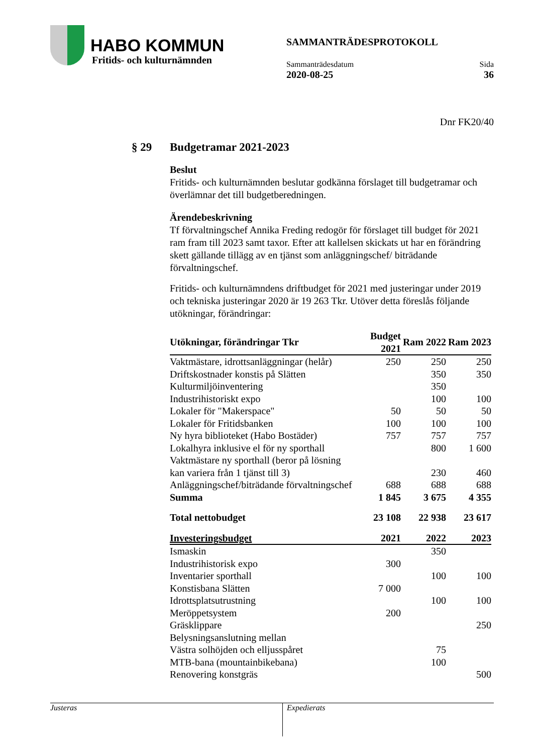HABO KOMMUN
Fritids- och kulturnämnden
SAMMANTRÄDESPROTOKOLL
Sammanträdesdatum Sida
2020-08-25 36
Dnr FK20/40
§ 29 Budgetramar 2021-2023
Beslut
Fritids- och kulturnämnden beslutar godkänna förslaget till budgetramar och överlämnar det till budgetberedningen.
Ärendebeskrivning
Tf förvaltningschef Annika Freding redogör för förslaget till budget för 2021 ram fram till 2023 samt taxor. Efter att kallelsen skickats ut har en förändring skett gällande tillägg av en tjänst som anläggningschef/ biträdande förvaltningschef.
Fritids- och kulturnämndens driftbudget för 2021 med justeringar under 2019 och tekniska justeringar 2020 är 19 263 Tkr. Utöver detta föreslås följande utökningar, förändringar:
| Utökningar, förändringar Tkr | Budget 2021 | Ram 2022 | Ram 2023 |
| --- | --- | --- | --- |
| Vaktmästare, idrottsanläggningar (helår) | 250 | 250 | 250 |
| Driftskostnader konstis på Slätten | | 350 | 350 |
| Kulturmiljöinventering | | 350 | |
| Industrihistoriskt expo | | 100 | 100 |
| Lokaler för "Makerspace" | 50 | 50 | 50 |
| Lokaler för Fritidsbanken | 100 | 100 | 100 |
| Ny hyra biblioteket (Habo Bostäder) | 757 | 757 | 757 |
| Lokalhyra inklusive el för ny sporthall | | 800 | 1 600 |
| Vaktmästare ny sporthall (beror på lösning kan variera från 1 tjänst till 3) | | 230 | 460 |
| Anläggningschef/biträdande förvaltningschef | 688 | 688 | 688 |
| Summa | 1 845 | 3 675 | 4 355 |
| Total nettobudget | 23 108 | 22 938 | 23 617 |
| Investeringsbudget | 2021 | 2022 | 2023 |
| Ismaskin | | 350 | |
| Industrihistorisk expo | 300 | | |
| Inventarier sporthall | | 100 | 100 |
| Konstisbana Slätten | 7 000 | | |
| Idrottsplatsutrustning | | 100 | 100 |
| Meröppetsystem | 200 | | |
| Gräsklippare | | | 250 |
| Belysningsanslutning mellan Västra solhöjden och elljusspåret | | 75 | |
| MTB-bana (mountainbikebana) | | 100 | |
| Renovering konstgräs | | | 500 |
Justeras
Expedierats